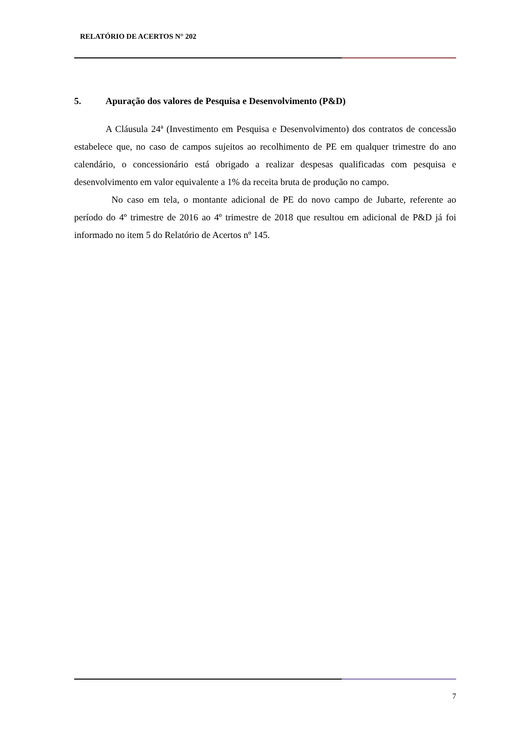RELATÓRIO DE ACERTOS N° 202
5. Apuração dos valores de Pesquisa e Desenvolvimento (P&D)
A Cláusula 24ª (Investimento em Pesquisa e Desenvolvimento) dos contratos de concessão estabelece que, no caso de campos sujeitos ao recolhimento de PE em qualquer trimestre do ano calendário, o concessionário está obrigado a realizar despesas qualificadas com pesquisa e desenvolvimento em valor equivalente a 1% da receita bruta de produção no campo.
No caso em tela, o montante adicional de PE do novo campo de Jubarte, referente ao período do 4º trimestre de 2016 ao 4º trimestre de 2018 que resultou em adicional de P&D já foi informado no item 5 do Relatório de Acertos nº 145.
7